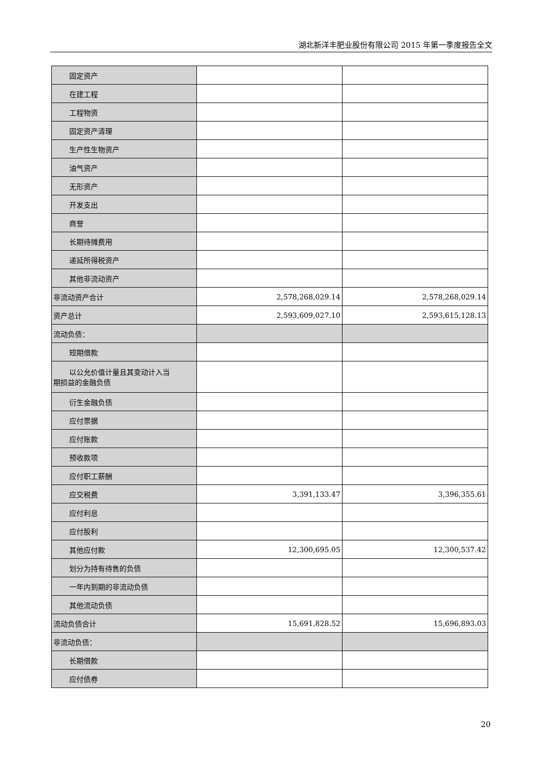湖北新洋丰肥业股份有限公司 2015 年第一季度报告全文
| 固定资产 | | |
| 在建工程 | | |
| 工程物资 | | |
| 固定资产清理 | | |
| 生产性生物资产 | | |
| 油气资产 | | |
| 无形资产 | | |
| 开发支出 | | |
| 商誉 | | |
| 长期待摊费用 | | |
| 递延所得税资产 | | |
| 其他非流动资产 | | |
| 非流动资产合计 | 2,578,268,029.14 | 2,578,268,029.14 |
| 资产总计 | 2,593,609,027.10 | 2,593,615,128.13 |
| 流动负债： | | |
| 短期借款 | | |
| 以公允价值计量且其变动计入当 期损益的金融负债 | | |
| 衍生金融负债 | | |
| 应付票据 | | |
| 应付账款 | | |
| 预收款项 | | |
| 应付职工薪酬 | | |
| 应交税费 | 3,391,133.47 | 3,396,355.61 |
| 应付利息 | | |
| 应付股利 | | |
| 其他应付款 | 12,300,695.05 | 12,300,537.42 |
| 划分为持有待售的负债 | | |
| 一年内到期的非流动负债 | | |
| 其他流动负债 | | |
| 流动负债合计 | 15,691,828.52 | 15,696,893.03 |
| 非流动负债： | | |
| 长期借款 | | |
| 应付债券 | | |
20